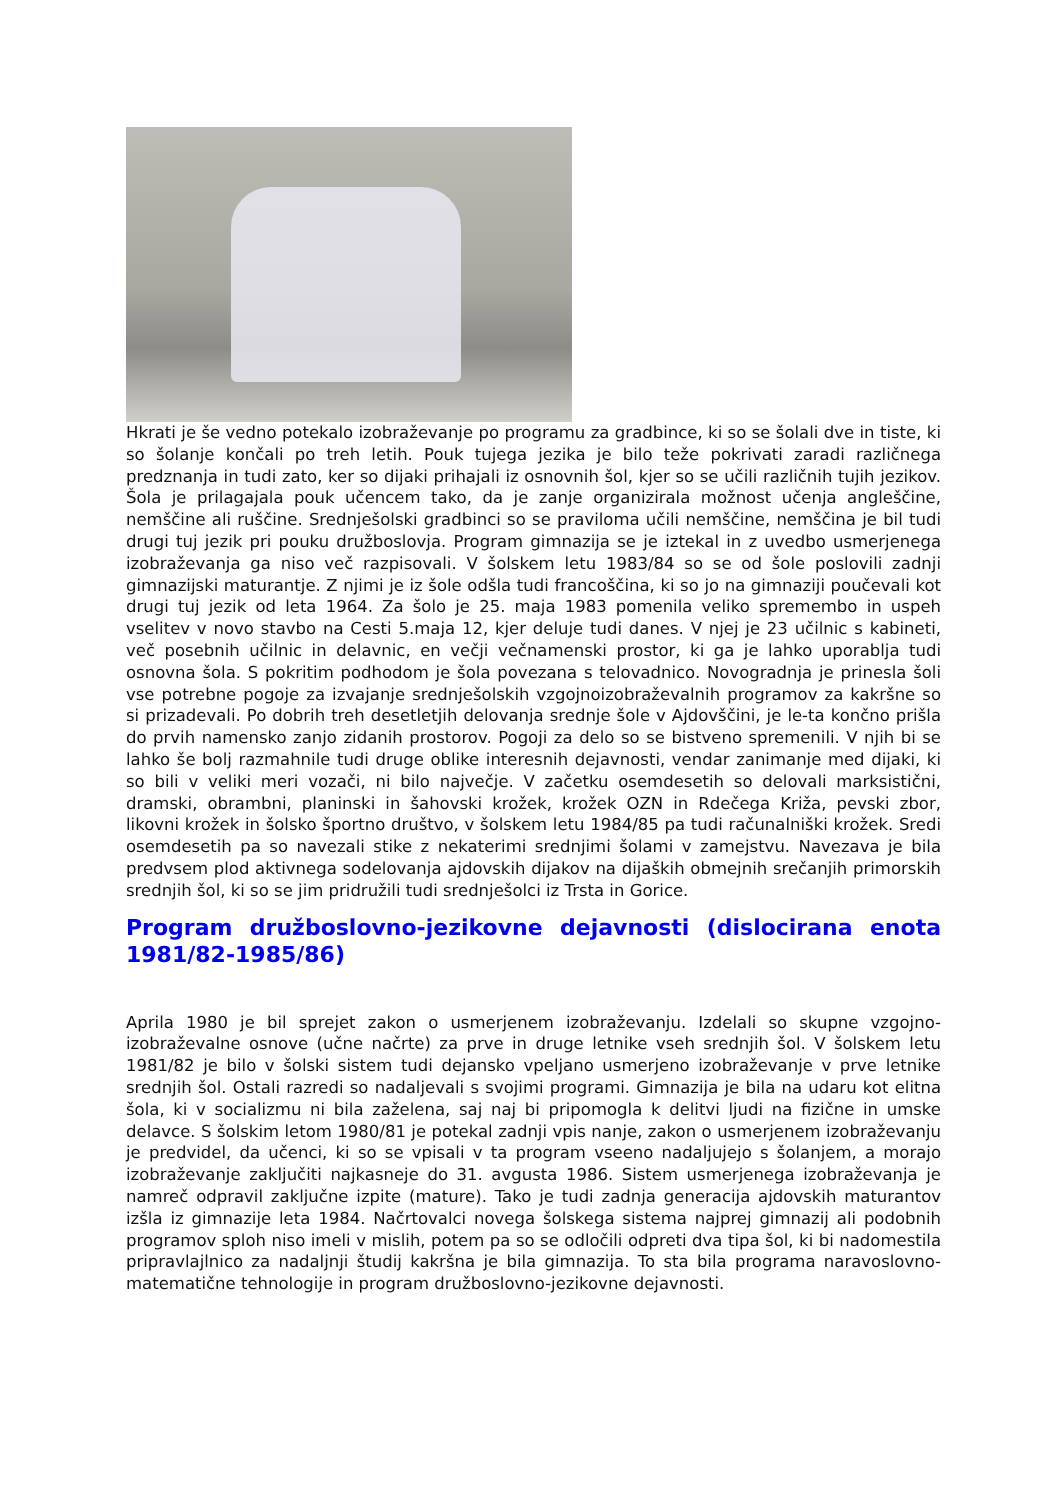Hkrati je še vedno potekalo izobraževanje po programu za gradbince, ki so se šolali dve in tiste, ki so šolanje končali po treh letih. Pouk tujega jezika je bilo teže pokrivati zaradi različnega predznanja in tudi zato, ker so dijaki prihajali iz osnovnih šol, kjer so se učili različnih tujih jezikov. Šola je prilagajala pouk učencem tako, da je zanje organizirala možnost učenja angleščine, nemščine ali ruščine. Srednješolski gradbinci so se praviloma učili nemščine, nemščina je bil tudi drugi tuj jezik pri pouku družboslovja. Program gimnazija se je iztekal in z uvedbo usmerjenega izobraževanja ga niso več razpisovali. V šolskem letu 1983/84 so se od šole poslovili zadnji gimnazijski maturantje. Z njimi je iz šole odšla tudi francoščina, ki so jo na gimnaziji poučevali kot drugi tuj jezik od leta 1964. Za šolo je 25. maja 1983 pomenila veliko spremembo in uspeh vselitev v novo stavbo na Cesti 5.maja 12, kjer deluje tudi danes. V njej je 23 učilnic s kabineti, več posebnih učilnic in delavnic, en večji večnamenski prostor, ki ga je lahko uporablja tudi osnovna šola. S pokritim podhodom je šola povezana s telovadnico. Novogradnja je prinesla šoli vse potrebne pogoje za izvajanje srednješolskih vzgojnoizobraževalnih programov za kakršne so si prizadevali. Po dobrih treh desetletjih delovanja srednje šole v Ajdovščini, je le-ta končno prišla do prvih namensko zanjo zidanih prostorov. Pogoji za delo so se bistveno spremenili. V njih bi se lahko še bolj razmahnile tudi druge oblike interesnih dejavnosti, vendar zanimanje med dijaki, ki so bili v veliki meri vozači, ni bilo največje. V začetku osemdesetih so delovali marksistični, dramski, obrambni, planinski in šahovski krožek, krožek OZN in Rdečega Križa, pevski zbor, likovni krožek in šolsko športno društvo, v šolskem letu 1984/85 pa tudi računalniški krožek. Sredi osemdesetih pa so navezali stike z nekaterimi srednjimi šolami v zamejstvu. Navezava je bila predvsem plod aktivnega sodelovanja ajdovskih dijakov na dijaških obmejnih srečanjih primorskih srednjih šol, ki so se jim pridružili tudi srednješolci iz Trsta in Gorice.
Program družboslovno-jezikovne dejavnosti (dislocirana enota 1981/82-1985/86)
Aprila 1980 je bil sprejet zakon o usmerjenem izobraževanju. Izdelali so skupne vzgojno-izobraževalne osnove (učne načrte) za prve in druge letnike vseh srednjih šol. V šolskem letu 1981/82 je bilo v šolski sistem tudi dejansko vpeljano usmerjeno izobraževanje v prve letnike srednjih šol. Ostali razredi so nadaljevali s svojimi programi. Gimnazija je bila na udaru kot elitna šola, ki v socializmu ni bila zaželena, saj naj bi pripomogla k delitvi ljudi na fizične in umske delavce. S šolskim letom 1980/81 je potekal zadnji vpis nanje, zakon o usmerjenem izobraževanju je predvidel, da učenci, ki so se vpisali v ta program vseeno nadaljujejo s šolanjem, a morajo izobraževanje zaključiti najkasneje do 31. avgusta 1986. Sistem usmerjenega izobraževanja je namreč odpravil zaključne izpite (mature). Tako je tudi zadnja generacija ajdovskih maturantov izšla iz gimnazije leta 1984. Načrtovalci novega šolskega sistema najprej gimnazij ali podobnih programov sploh niso imeli v mislih, potem pa so se odločili odpreti dva tipa šol, ki bi nadomestila pripravlajlnico za nadaljnji študij kakršna je bila gimnazija. To sta bila programa naravoslovno-matematične tehnologije in program družboslovno-jezikovne dejavnosti.